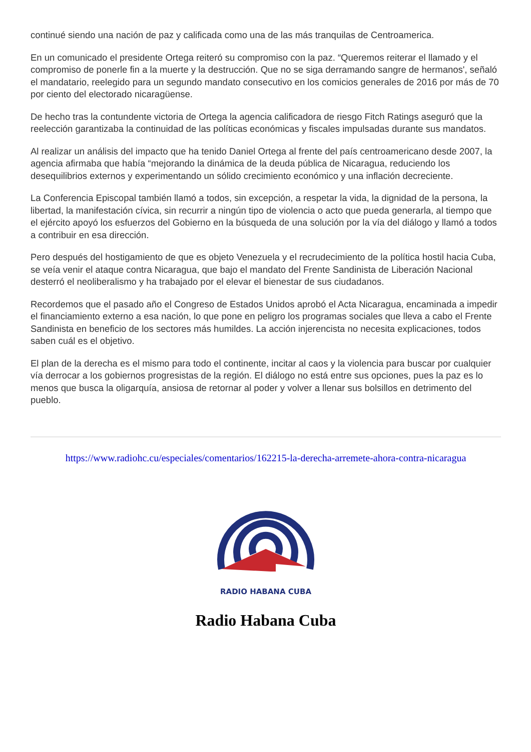continué siendo una nación de paz y calificada como una de las más tranquilas de Centroamerica.
En un comunicado el presidente Ortega reiteró su compromiso con la paz. “Queremos reiterar el llamado y el compromiso de ponerle fin a la muerte y la destrucción. Que no se siga derramando sangre de hermanos', señaló el mandatario, reelegido para un segundo mandato consecutivo en los comicios generales de 2016 por más de 70 por ciento del electorado nicaragüense.
De hecho tras la contundente victoria de Ortega la agencia calificadora de riesgo Fitch Ratings aseguró que la reelección garantizaba la continuidad de las políticas económicas y fiscales impulsadas durante sus mandatos.
Al realizar un análisis del impacto que ha tenido Daniel Ortega al frente del país centroamericano desde 2007, la agencia afirmaba que había “mejorando la dinámica de la deuda pública de Nicaragua, reduciendo los desequilibrios externos y experimentando un sólido crecimiento económico y una inflación decreciente.
La Conferencia Episcopal también llamó a todos, sin excepción, a respetar la vida, la dignidad de la persona, la libertad, la manifestación cívica, sin recurrir a ningún tipo de violencia o acto que pueda generarla, al tiempo que el ejército apoyó los esfuerzos del Gobierno en la búsqueda de una solución por la vía del diálogo y llamó a todos a contribuir en esa dirección.
Pero después del hostigamiento de que es objeto Venezuela y el recrudecimiento de la política hostil hacia Cuba, se veía venir el ataque contra Nicaragua, que bajo el mandato del Frente Sandinista de Liberación Nacional desterró el neoliberalismo y ha trabajado por el elevar el bienestar de sus ciudadanos.
Recordemos que el pasado año el Congreso de Estados Unidos aprobó el Acta Nicaragua, encaminada a impedir el financiamiento externo a esa nación, lo que pone en peligro los programas sociales que lleva a cabo el Frente Sandinista en beneficio de los sectores más humildes. La acción injerencista no necesita explicaciones, todos saben cuál es el objetivo.
El plan de la derecha es el mismo para todo el continente, incitar al caos y la violencia para buscar por cualquier vía derrocar a los gobiernos progresistas de la región. El diálogo no está entre sus opciones, pues la paz es lo menos que busca la oligarquía, ansiosa de retornar al poder y volver a llenar sus bolsillos en detrimento del pueblo.
https://www.radiohc.cu/especiales/comentarios/162215-la-derecha-arremete-ahora-contra-nicaragua
RADIO HABANA CUBA
Radio Habana Cuba